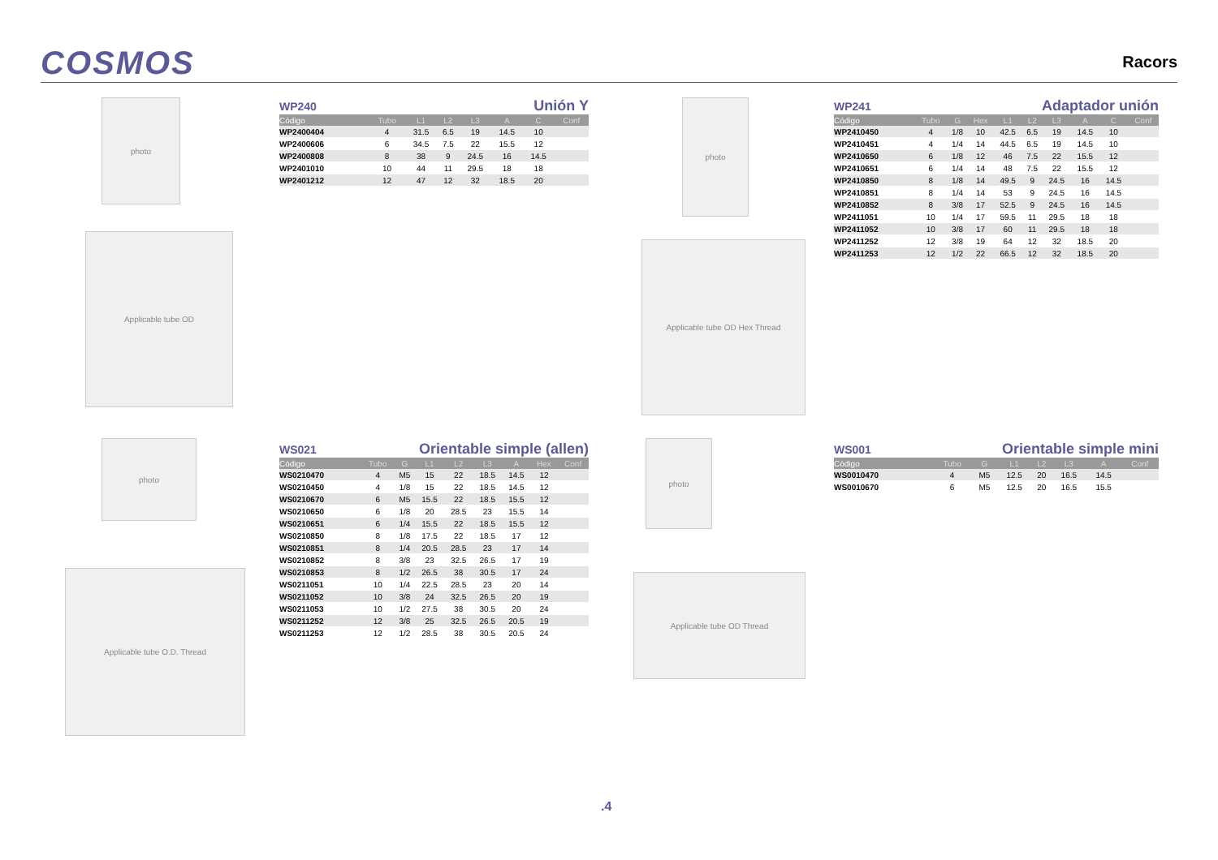COSMOS Racors
photo
Applicable tube OD
photo
Applicable tube O.D. Thread
photo
Applicable tube OD Hex Thread
photo
Applicable tube OD Thread
WP240 Unión Y
| Código | Tubo | L1 | L2 | L3 | A | C | Conf |
| --- | --- | --- | --- | --- | --- | --- | --- |
| WP2400404 | 4 | 31.5 | 6.5 | 19 | 14.5 | 10 | |
| WP2400606 | 6 | 34.5 | 7.5 | 22 | 15.5 | 12 | |
| WP2400808 | 8 | 38 | 9 | 24.5 | 16 | 14.5 | |
| WP2401010 | 10 | 44 | 11 | 29.5 | 18 | 18 | |
| WP2401212 | 12 | 47 | 12 | 32 | 18.5 | 20 | |
WS021 Orientable simple (allen)
| Código | Tubo | G | L1 | L2 | L3 | A | Hex | Conf |
| --- | --- | --- | --- | --- | --- | --- | --- | --- |
| WS0210470 | 4 | M5 | 15 | 22 | 18.5 | 14.5 | 12 | |
| WS0210450 | 4 | 1/8 | 15 | 22 | 18.5 | 14.5 | 12 | |
| WS0210670 | 6 | M5 | 15.5 | 22 | 18.5 | 15.5 | 12 | |
| WS0210650 | 6 | 1/8 | 20 | 28.5 | 23 | 15.5 | 14 | |
| WS0210651 | 6 | 1/4 | 15.5 | 22 | 18.5 | 15.5 | 12 | |
| WS0210850 | 8 | 1/8 | 17.5 | 22 | 18.5 | 17 | 12 | |
| WS0210851 | 8 | 1/4 | 20.5 | 28.5 | 23 | 17 | 14 | |
| WS0210852 | 8 | 3/8 | 23 | 32.5 | 26.5 | 17 | 19 | |
| WS0210853 | 8 | 1/2 | 26.5 | 38 | 30.5 | 17 | 24 | |
| WS0211051 | 10 | 1/4 | 22.5 | 28.5 | 23 | 20 | 14 | |
| WS0211052 | 10 | 3/8 | 24 | 32.5 | 26.5 | 20 | 19 | |
| WS0211053 | 10 | 1/2 | 27.5 | 38 | 30.5 | 20 | 24 | |
| WS0211252 | 12 | 3/8 | 25 | 32.5 | 26.5 | 20.5 | 19 | |
| WS0211253 | 12 | 1/2 | 28.5 | 38 | 30.5 | 20.5 | 24 | |
WP241 Adaptador unión
| Código | Tubo | G | Hex | L1 | L2 | L3 | A | C | Conf |
| --- | --- | --- | --- | --- | --- | --- | --- | --- | --- |
| WP2410450 | 4 | 1/8 | 10 | 42.5 | 6.5 | 19 | 14.5 | 10 | |
| WP2410451 | 4 | 1/4 | 14 | 44.5 | 6.5 | 19 | 14.5 | 10 | |
| WP2410650 | 6 | 1/8 | 12 | 46 | 7.5 | 22 | 15.5 | 12 | |
| WP2410651 | 6 | 1/4 | 14 | 48 | 7.5 | 22 | 15.5 | 12 | |
| WP2410850 | 8 | 1/8 | 14 | 49.5 | 9 | 24.5 | 16 | 14.5 | |
| WP2410851 | 8 | 1/4 | 14 | 53 | 9 | 24.5 | 16 | 14.5 | |
| WP2410852 | 8 | 3/8 | 17 | 52.5 | 9 | 24.5 | 16 | 14.5 | |
| WP2411051 | 10 | 1/4 | 17 | 59.5 | 11 | 29.5 | 18 | 18 | |
| WP2411052 | 10 | 3/8 | 17 | 60 | 11 | 29.5 | 18 | 18 | |
| WP2411252 | 12 | 3/8 | 19 | 64 | 12 | 32 | 18.5 | 20 | |
| WP2411253 | 12 | 1/2 | 22 | 66.5 | 12 | 32 | 18.5 | 20 | |
WS001 Orientable simple mini
| Código | Tubo | G | L1 | L2 | L3 | A | Conf |
| --- | --- | --- | --- | --- | --- | --- | --- |
| WS0010470 | 4 | M5 | 12.5 | 20 | 16.5 | 14.5 | |
| WS0010670 | 6 | M5 | 12.5 | 20 | 16.5 | 15.5 | |
.4